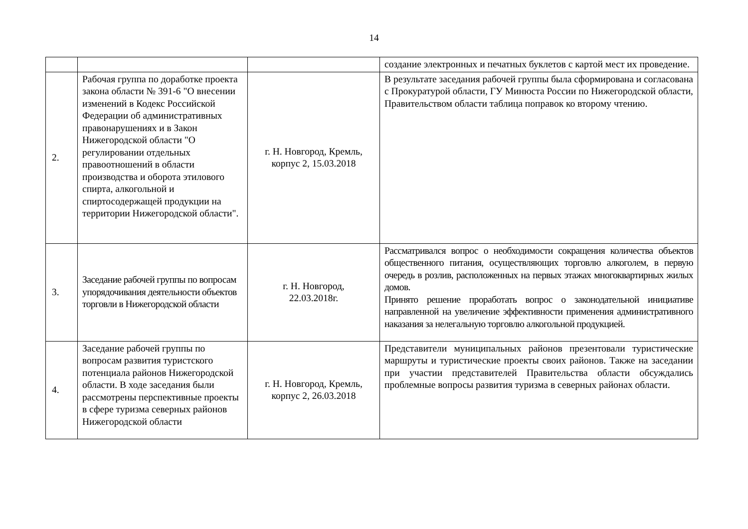14
| | | | создание электронных и печатных буклетов с картой мест их проведение. |
| 2. | Рабочая группа по доработке проекта закона области № 391-6 "О внесении изменений в Кодекс Российской Федерации об административных правонарушениях и в Закон Нижегородской области "О регулировании отдельных правоотношений в области производства и оборота этилового спирта, алкогольной и спиртосодержащей продукции на территории Нижегородской области". | г. Н. Новгород, Кремль, корпус 2, 15.03.2018 | В результате заседания рабочей группы была сформирована и согласована с Прокуратурой области, ГУ Минюста России по Нижегородской области, Правительством области таблица поправок ко второму чтению. |
| 3. | Заседание рабочей группы по вопросам упорядочивания деятельности объектов торговли в Нижегородской области | г. Н. Новгород, 22.03.2018г. | Рассматривался вопрос о необходимости сокращения количества объектов общественного питания, осуществляющих торговлю алкоголем, в первую очередь в розлив, расположенных на первых этажах многоквартирных жилых домов. Принято решение проработать вопрос о законодательной инициативе направленной на увеличение эффективности применения административного наказания за нелегальную торговлю алкогольной продукцией. |
| 4. | Заседание рабочей группы по вопросам развития туристского потенциала районов Нижегородской области. В ходе заседания были рассмотрены перспективные проекты в сфере туризма северных районов Нижегородской области | г. Н. Новгород, Кремль, корпус 2, 26.03.2018 | Представители муниципальных районов презентовали туристические маршруты и туристические проекты своих районов. Также на заседании при участии представителей Правительства области обсуждались проблемные вопросы развития туризма в северных районах области. |